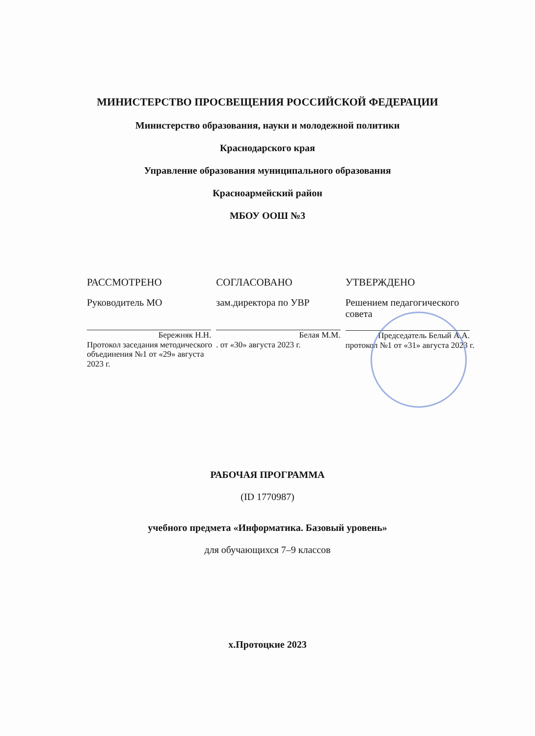МИНИСТЕРСТВО ПРОСВЕЩЕНИЯ РОССИЙСКОЙ ФЕДЕРАЦИИ
Министерство образования, науки и молодежной политики
Краснодарского края
Управление образования муниципального образования
Красноармейский район
МБОУ ООШ №3
РАССМОТРЕНО
Руководитель МО
Бережняк Н.Н.
Протокол заседания методического объединения №1 от «29» августа 2023 г.
СОГЛАСОВАНО
зам.директора по УВР
Белая М.М.
. от «30» августа 2023 г.
УТВЕРЖДЕНО
Решением педагогического совета
Председатель Белый А.А.
протокол №1 от «31» августа 2023 г.
РАБОЧАЯ ПРОГРАММА
(ID 1770987)
учебного предмета «Информатика. Базовый уровень»
для обучающихся 7–9 классов
х.Протоцкие 2023